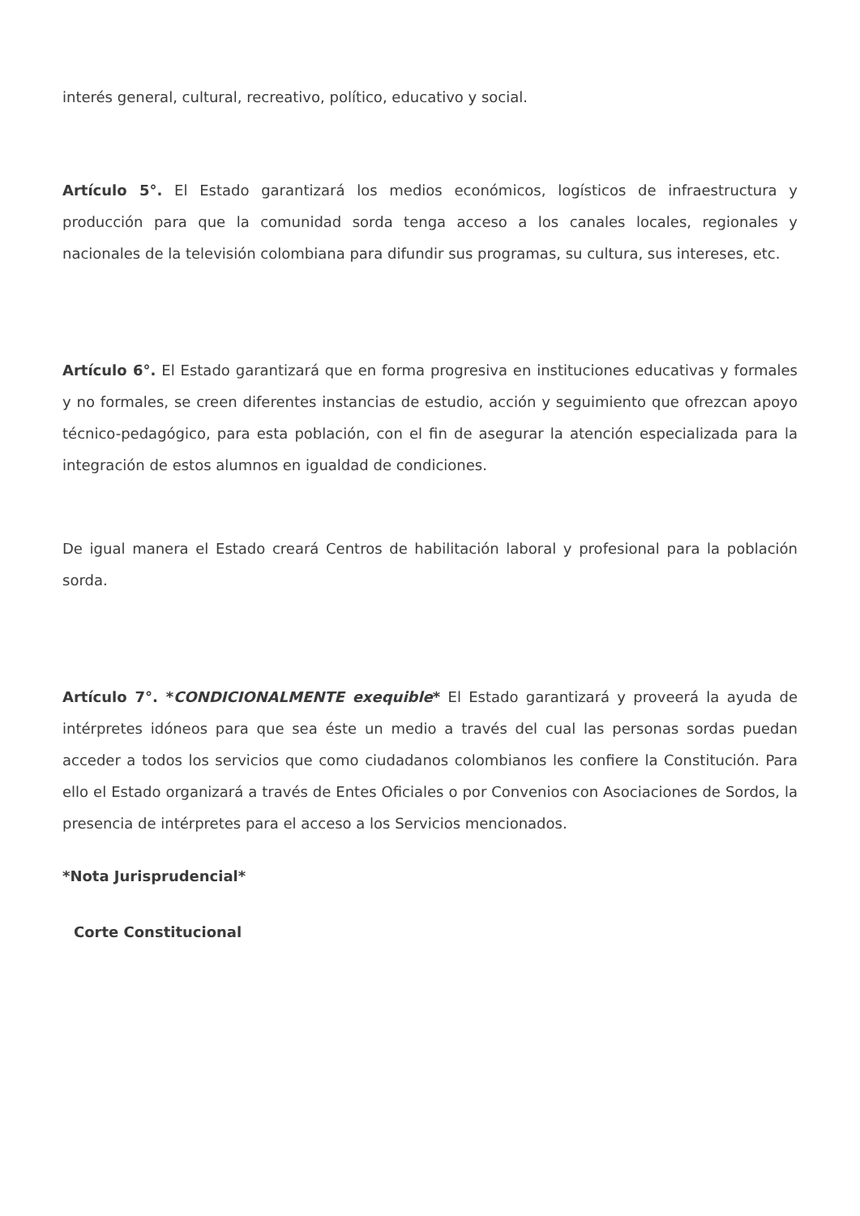interés general, cultural, recreativo, político, educativo y social.
Artículo 5°. El Estado garantizará los medios económicos, logísticos de infraestructura y producción para que la comunidad sorda tenga acceso a los canales locales, regionales y nacionales de la televisión colombiana para difundir sus programas, su cultura, sus intereses, etc.
Artículo 6°. El Estado garantizará que en forma progresiva en instituciones educativas y formales y no formales, se creen diferentes instancias de estudio, acción y seguimiento que ofrezcan apoyo técnico-pedagógico, para esta población, con el fin de asegurar la atención especializada para la integración de estos alumnos en igualdad de condiciones.
De igual manera el Estado creará Centros de habilitación laboral y profesional para la población sorda.
Artículo 7°. *CONDICIONALMENTE exequible* El Estado garantizará y proveerá la ayuda de intérpretes idóneos para que sea éste un medio a través del cual las personas sordas puedan acceder a todos los servicios que como ciudadanos colombianos les confiere la Constitución. Para ello el Estado organizará a través de Entes Oficiales o por Convenios con Asociaciones de Sordos, la presencia de intérpretes para el acceso a los Servicios mencionados.
*Nota Jurisprudencial*
Corte Constitucional